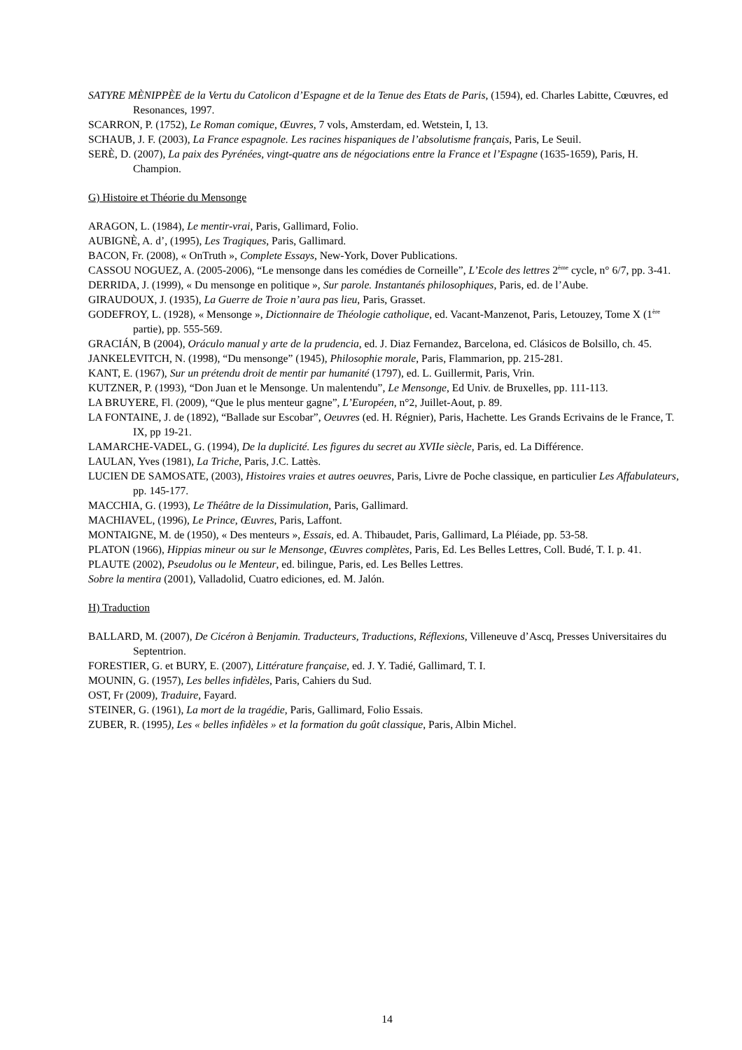SATYRE MÈNIPPÈE de la Vertu du Catolicon d’Espagne et de la Tenue des Etats de Paris, (1594), ed. Charles Labitte, Cœuvres, ed Resonances, 1997.
SCARRON, P. (1752), Le Roman comique, Œuvres, 7 vols, Amsterdam, ed. Wetstein, I, 13.
SCHAUB, J. F. (2003), La France espagnole. Les racines hispaniques de l’absolutisme français, Paris, Le Seuil.
SERÈ, D. (2007), La paix des Pyrénées, vingt-quatre ans de négociations entre la France et l’Espagne (1635-1659), Paris, H. Champion.
G) Histoire et Théorie du Mensonge
ARAGON, L. (1984), Le mentir-vrai, Paris, Gallimard, Folio.
AUBIGNÈ, A. d’, (1995), Les Tragiques, Paris, Gallimard.
BACON, Fr. (2008), « OnTruth », Complete Essays, New-York, Dover Publications.
CASSOU NOGUEZ, A. (2005-2006), “Le mensonge dans les comédies de Corneille”, L’Ecole des lettres 2<sup>ème</sup> cycle, n° 6/7, pp. 3-41.
DERRIDA, J. (1999), « Du mensonge en politique », Sur parole. Instantanés philosophiques, Paris, ed. de l’Aube.
GIRAUDOUX, J. (1935), La Guerre de Troie n’aura pas lieu, Paris, Grasset.
GODEFROY, L. (1928), « Mensonge », Dictionnaire de Théologie catholique, ed. Vacant-Manzenot, Paris, Letouzey, Tome X (1<sup>ère</sup> partie), pp. 555-569.
GRACIÁN, B (2004), Oráculo manual y arte de la prudencia, ed. J. Diaz Fernandez, Barcelona, ed. Clásicos de Bolsillo, ch. 45.
JANKELEVITCH, N. (1998), “Du mensonge” (1945), Philosophie morale, Paris, Flammarion, pp. 215-281.
KANT, E. (1967), Sur un prétendu droit de mentir par humanité (1797), ed. L. Guillermit, Paris, Vrin.
KUTZNER, P. (1993), “Don Juan et le Mensonge. Un malentendu”, Le Mensonge, Ed Univ. de Bruxelles, pp. 111-113.
LA BRUYERE, Fl. (2009), “Que le plus menteur gagne”, L’Européen, n°2, Juillet-Aout, p. 89.
LA FONTAINE, J. de (1892), “Ballade sur Escobar”, Oeuvres (ed. H. Régnier), Paris, Hachette. Les Grands Ecrivains de le France, T. IX, pp 19-21.
LAMARCHE-VADEL, G. (1994), De la duplicité. Les figures du secret au XVIIe siècle, Paris, ed. La Différence.
LAULAN, Yves (1981), La Triche, Paris, J.C. Lattès.
LUCIEN DE SAMOSATE, (2003), Histoires vraies et autres oeuvres, Paris, Livre de Poche classique, en particulier Les Affabulateurs, pp. 145-177.
MACCHIA, G. (1993), Le Théâtre de la Dissimulation, Paris, Gallimard.
MACHIAVEL, (1996), Le Prince, Œuvres, Paris, Laffont.
MONTAIGNE, M. de (1950), « Des menteurs », Essais, ed. A. Thibaudet, Paris, Gallimard, La Pléiade, pp. 53-58.
PLATON (1966), Hippias mineur ou sur le Mensonge, Œuvres complètes, Paris, Ed. Les Belles Lettres, Coll. Budé, T. I. p. 41.
PLAUTE (2002), Pseudolus ou le Menteur, ed. bilingue, Paris, ed. Les Belles Lettres.
Sobre la mentira (2001), Valladolid, Cuatro ediciones, ed. M. Jalón.
H) Traduction
BALLARD, M. (2007), De Cicéron à Benjamin. Traducteurs, Traductions, Réflexions, Villeneuve d’Ascq, Presses Universitaires du Septentrion.
FORESTIER, G. et BURY, E. (2007), Littérature française, ed. J. Y. Tadié, Gallimard, T. I.
MOUNIN, G. (1957), Les belles infidèles, Paris, Cahiers du Sud.
OST, Fr (2009), Traduire, Fayard.
STEINER, G. (1961), La mort de la tragédie, Paris, Gallimard, Folio Essais.
ZUBER, R. (1995), Les « belles infidèles » et la formation du goût classique, Paris, Albin Michel.
14